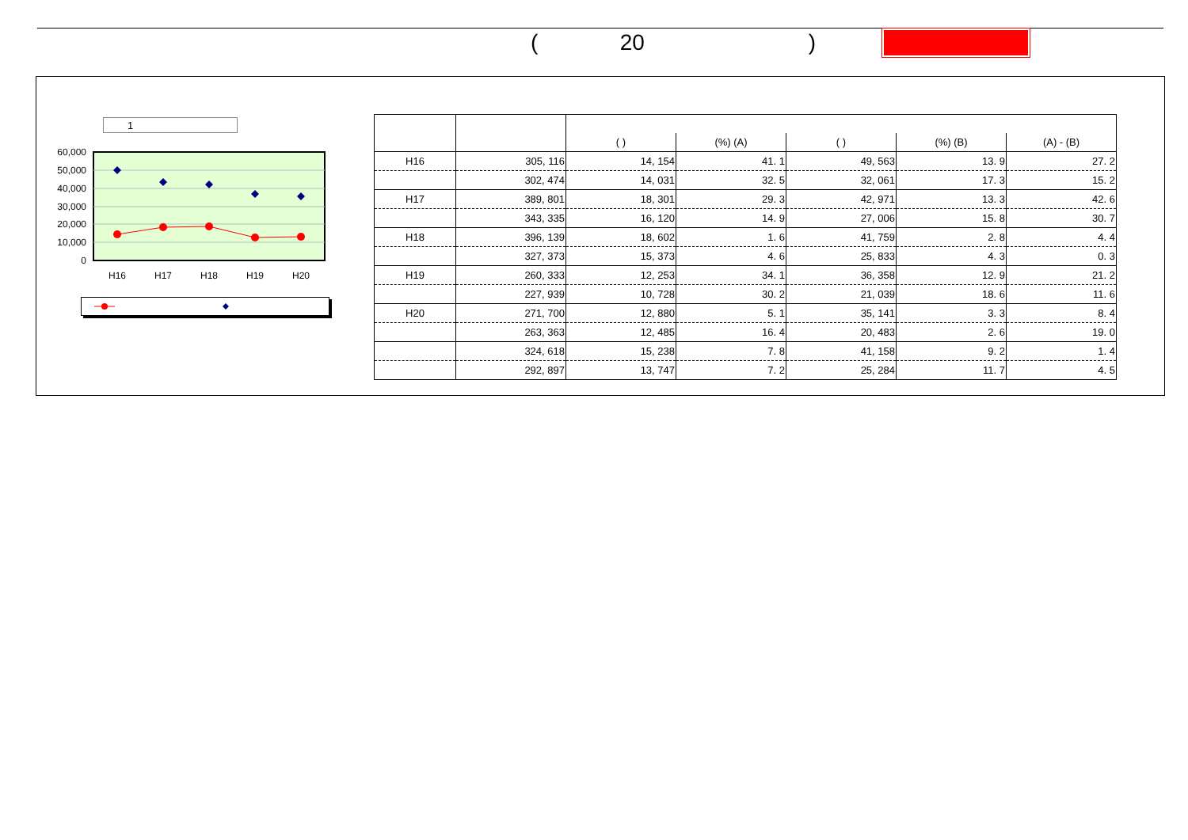(20 )
1
60,000
50,000
40,000
30,000
20,000
10,000
0
H16
H17
H18
H19
H20
| | | ( ) | (%) (A) | ( ) | (%) (B) | (A) - (B) |
| --- | --- | --- | --- | --- | --- | --- |
| H16 | 305, 116 | 14, 154 | 41. 1 | 49, 563 | 13. 9 | 27. 2 |
| | 302, 474 | 14, 031 | 32. 5 | 32, 061 | 17. 3 | 15. 2 |
| H17 | 389, 801 | 18, 301 | 29. 3 | 42, 971 | 13. 3 | 42. 6 |
| | 343, 335 | 16, 120 | 14. 9 | 27, 006 | 15. 8 | 30. 7 |
| H18 | 396, 139 | 18, 602 | 1. 6 | 41, 759 | 2. 8 | 4. 4 |
| | 327, 373 | 15, 373 | 4. 6 | 25, 833 | 4. 3 | 0. 3 |
| H19 | 260, 333 | 12, 253 | 34. 1 | 36, 358 | 12. 9 | 21. 2 |
| | 227, 939 | 10, 728 | 30. 2 | 21, 039 | 18. 6 | 11. 6 |
| H20 | 271, 700 | 12, 880 | 5. 1 | 35, 141 | 3. 3 | 8. 4 |
| | 263, 363 | 12, 485 | 16. 4 | 20, 483 | 2. 6 | 19. 0 |
| | 324, 618 | 15, 238 | 7. 8 | 41, 158 | 9. 2 | 1. 4 |
| | 292, 897 | 13, 747 | 7. 2 | 25, 284 | 11. 7 | 4. 5 |